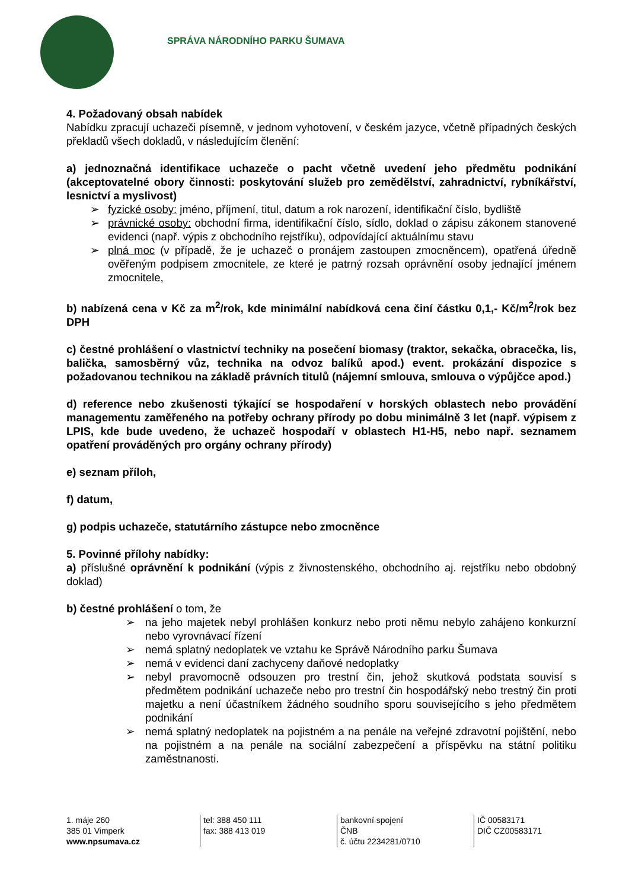SPRÁVA NÁRODNÍHO PARKU ŠUMAVA
4. Požadovaný obsah nabídek
Nabídku zpracují uchazeči písemně, v jednom vyhotovení, v českém jazyce, včetně případných českých překladů všech dokladů, v následujícím členění:
a) jednoznačná identifikace uchazeče o pacht včetně uvedení jeho předmětu podnikání (akceptovatelné obory činnosti: poskytování služeb pro zemědělství, zahradnictví, rybníkářství, lesnictví a myslivost)
➢ fyzické osoby: jméno, příjmení, titul, datum a rok narození, identifikační číslo, bydliště
➢ právnické osoby: obchodní firma, identifikační číslo, sídlo, doklad o zápisu zákonem stanovené evidenci (např. výpis z obchodního rejstříku), odpovídající aktuálnímu stavu
➢ plná moc (v případě, že je uchazeč o pronájem zastoupen zmocněncem), opatřená úředně ověřeným podpisem zmocnitele, ze které je patrný rozsah oprávnění osoby jednající jménem zmocnitele,
b) nabízená cena v Kč za m<sup>2</sup>/rok, kde minimální nabídková cena činí částku 0,1,- Kč/m<sup>2</sup>/rok bez DPH
c) čestné prohlášení o vlastnictví techniky na posečení biomasy (traktor, sekačka, obracečka, lis, balička, samosběrný vůz, technika na odvoz balíků apod.) event. prokázání dispozice s požadovanou technikou na základě právních titulů (nájemní smlouva, smlouva o výpůjčce apod.)
d) reference nebo zkušenosti týkající se hospodaření v horských oblastech nebo provádění managementu zaměřeného na potřeby ochrany přírody po dobu minimálně 3 let (např. výpisem z LPIS, kde bude uvedeno, že uchazeč hospodaří v oblastech H1-H5, nebo např. seznamem opatření prováděných pro orgány ochrany přírody)
e) seznam příloh,
f) datum,
g) podpis uchazeče, statutárního zástupce nebo zmocněnce
5. Povinné přílohy nabídky:
a) příslušné oprávnění k podnikání (výpis z živnostenského, obchodního aj. rejstříku nebo obdobný doklad)
b) čestné prohlášení o tom, že
➢ na jeho majetek nebyl prohlášen konkurz nebo proti němu nebylo zahájeno konkurzní nebo vyrovnávací řízení
➢ nemá splatný nedoplatek ve vztahu ke Správě Národního parku Šumava
➢ nemá v evidenci daní zachyceny daňové nedoplatky
➢ nebyl pravomocně odsouzen pro trestní čin, jehož skutková podstata souvisí s předmětem podnikání uchazeče nebo pro trestní čin hospodářský nebo trestný čin proti majetku a není účastníkem žádného soudního sporu souvisejícího s jeho předmětem podnikání
➢ nemá splatný nedoplatek na pojistném a na penále na veřejné zdravotní pojištění, nebo na pojistném a na penále na sociální zabezpečení a příspěvku na státní politiku zaměstnanosti.
1. máje 260
385 01 Vimperk
www.npsumava.cz
tel: 388 450 111
fax: 388 413 019
bankovní spojení
ČNB
č. účtu 2234281/0710
IČ 00583171
DIČ CZ00583171